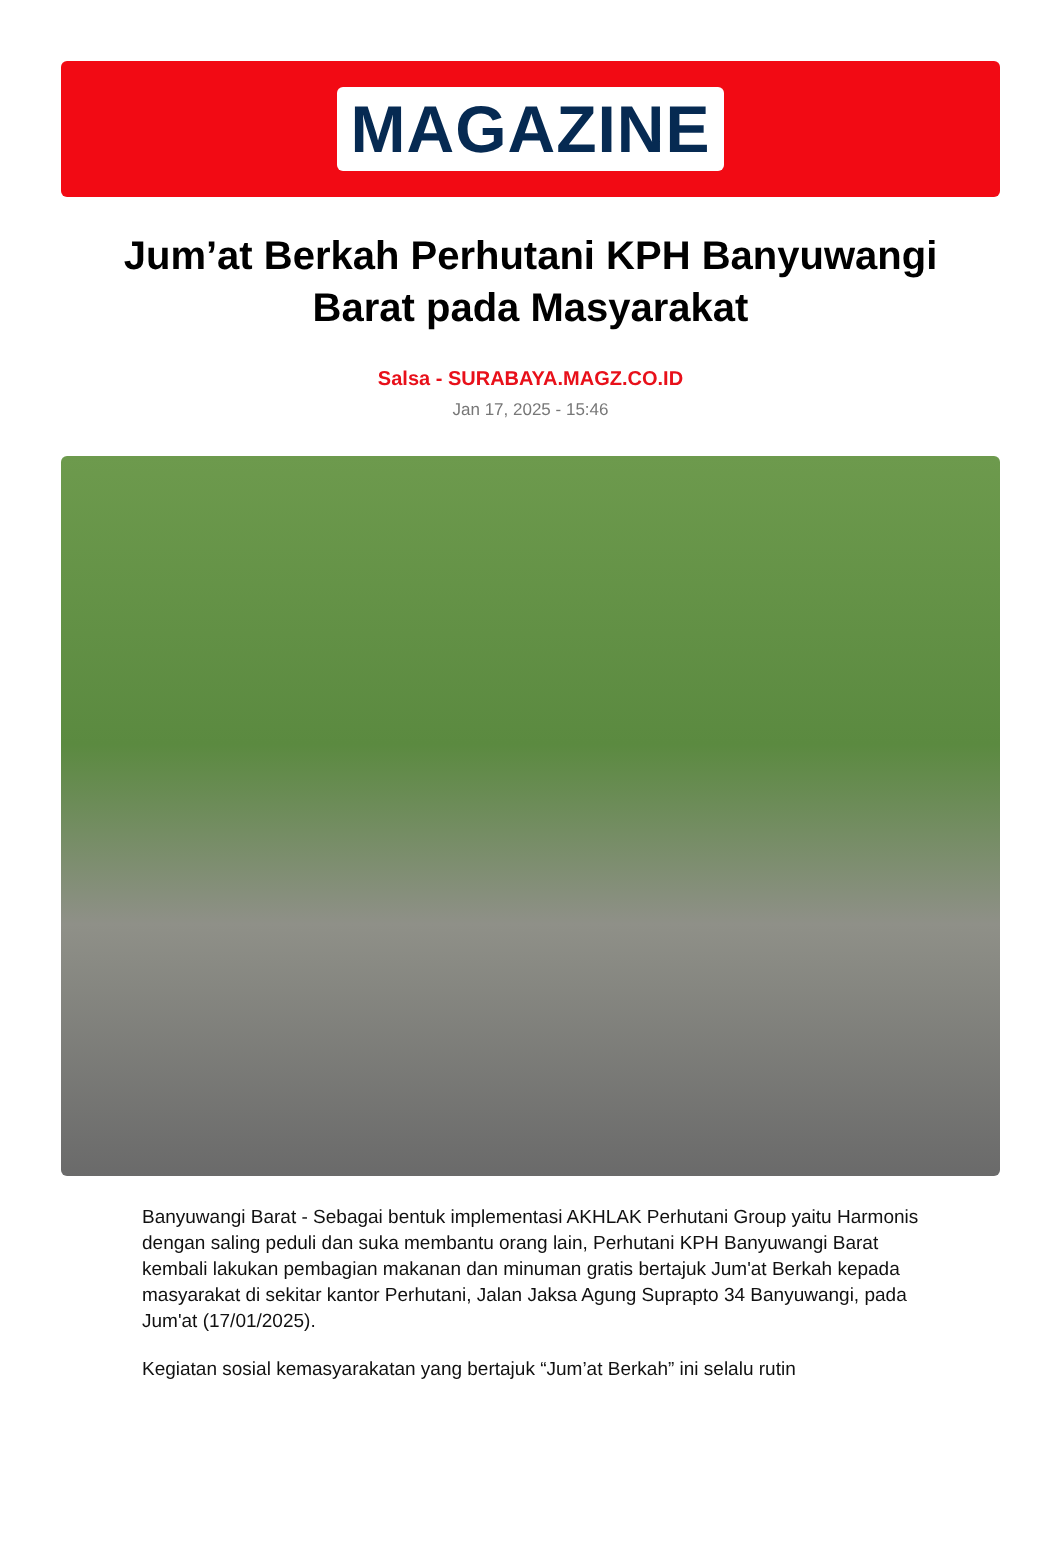MAGAZINE
Jum’at Berkah Perhutani KPH Banyuwangi Barat pada Masyarakat
Salsa - SURABAYA.MAGZ.CO.ID
Jan 17, 2025 - 15:46
Banyuwangi Barat - Sebagai bentuk implementasi AKHLAK Perhutani Group yaitu Harmonis dengan saling peduli dan suka membantu orang lain, Perhutani KPH Banyuwangi Barat kembali lakukan pembagian makanan dan minuman gratis bertajuk Jum'at Berkah kepada masyarakat di sekitar kantor Perhutani, Jalan Jaksa Agung Suprapto 34 Banyuwangi, pada Jum'at (17/01/2025).
Kegiatan sosial kemasyarakatan yang bertajuk “Jum’at Berkah” ini selalu rutin